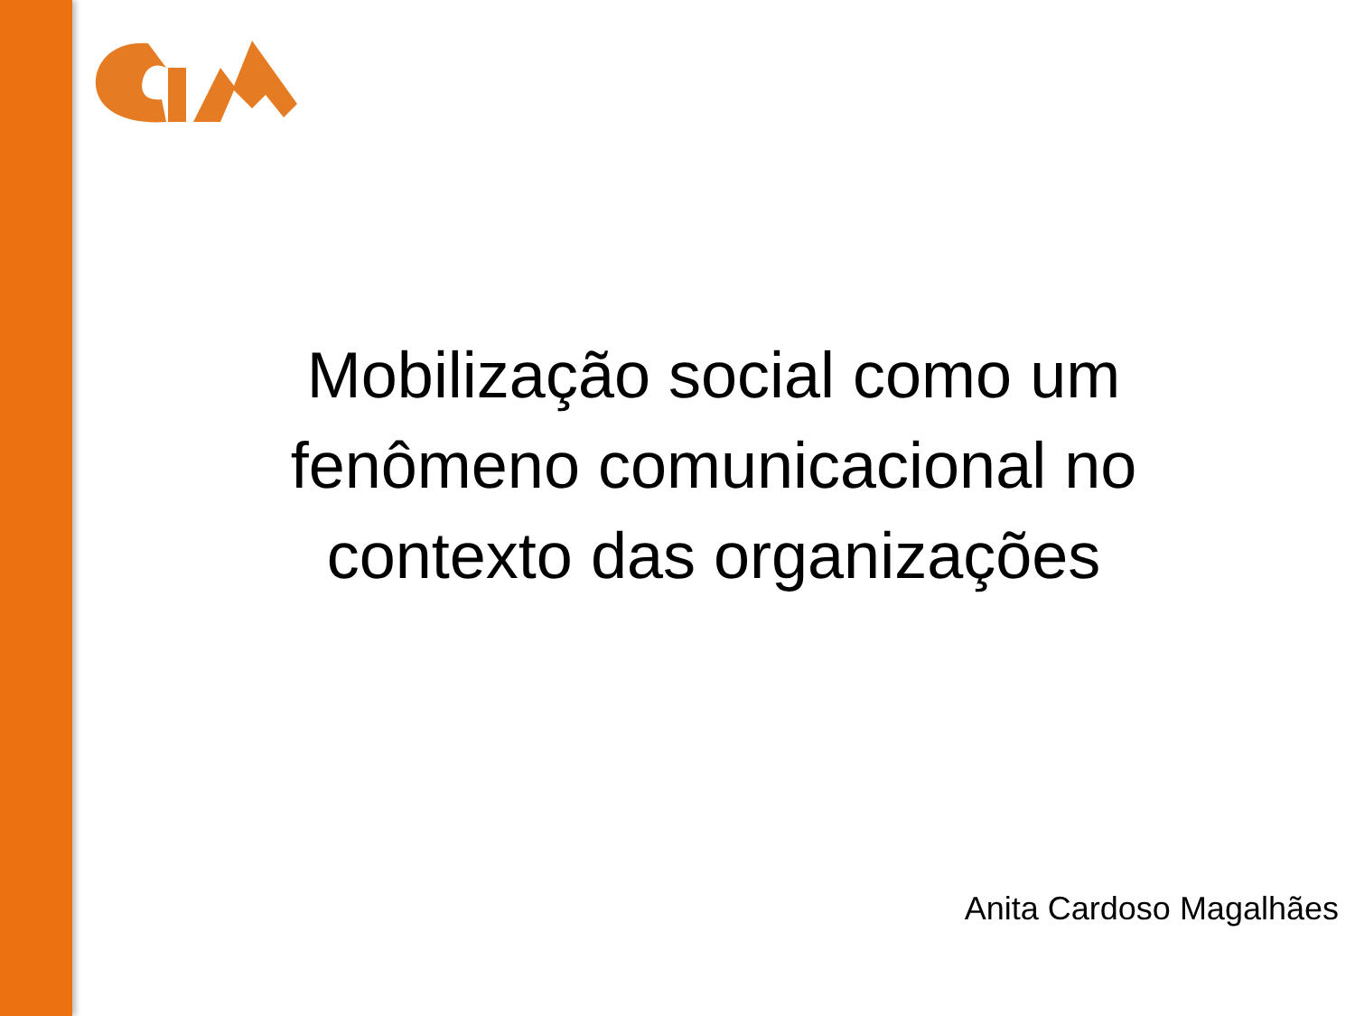Mobilização social como um
fenômeno comunicacional no
contexto das organizações
Anita Cardoso Magalhães